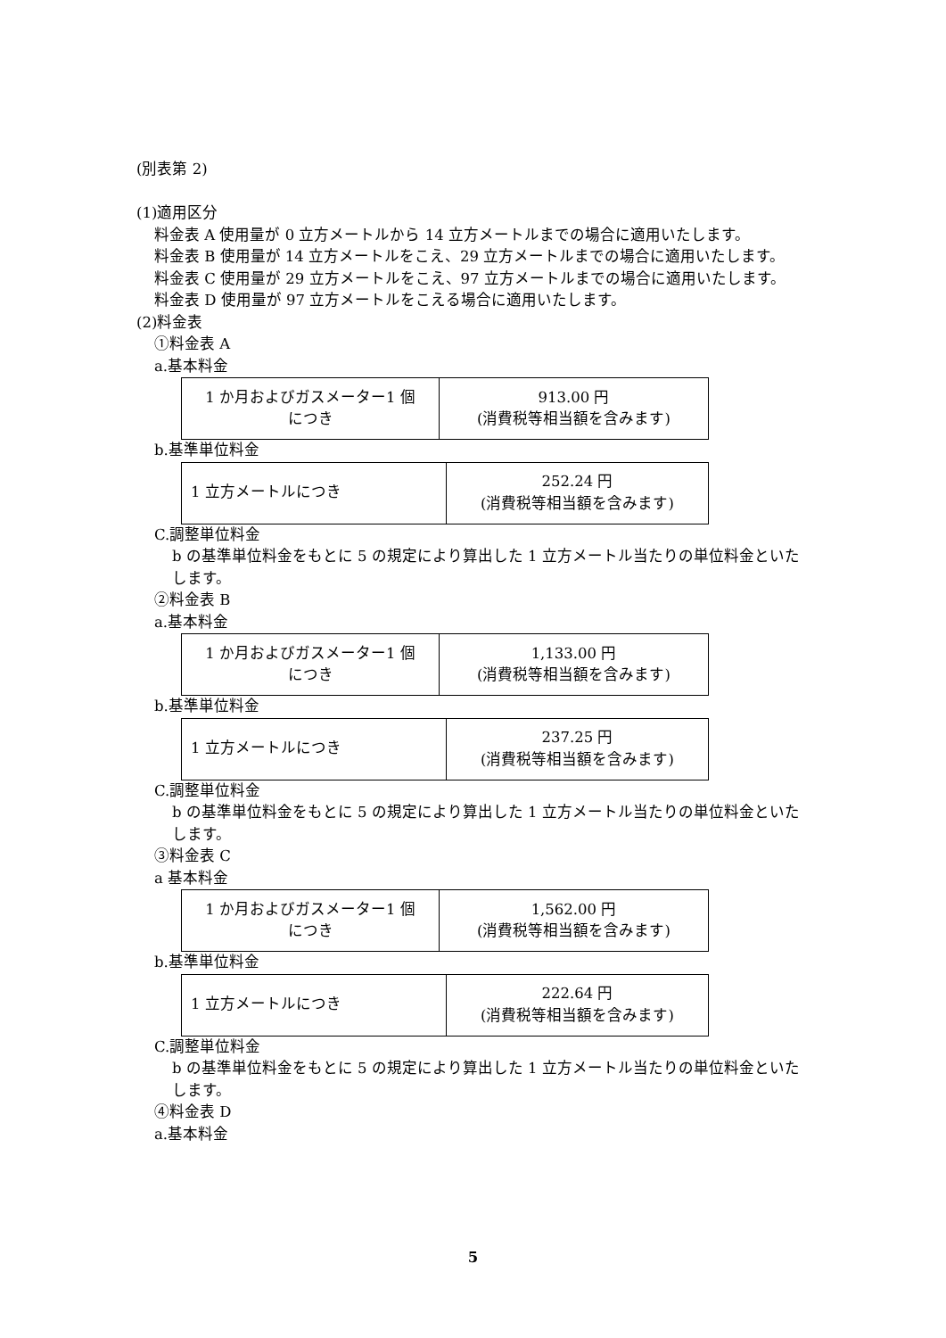(別表第 2)
(1)適用区分
料金表 A 使用量が 0 立方メートルから 14 立方メートルまでの場合に適用いたします。
料金表 B 使用量が 14 立方メートルをこえ、29 立方メートルまでの場合に適用いたします。
料金表 C 使用量が 29 立方メートルをこえ、97 立方メートルまでの場合に適用いたします。
料金表 D 使用量が 97 立方メートルをこえる場合に適用いたします。
(2)料金表
①料金表 A
a.基本料金
| 1 か月およびガスメーター1 個 につき | 913.00 円 (消費税等相当額を含みます) |
b.基準単位料金
| 1 立方メートルにつき | 252.24 円 (消費税等相当額を含みます) |
C.調整単位料金
b の基準単位料金をもとに 5 の規定により算出した 1 立方メートル当たりの単位料金といたします。
②料金表 B
a.基本料金
| 1 か月およびガスメーター1 個 につき | 1,133.00 円 (消費税等相当額を含みます) |
b.基準単位料金
| 1 立方メートルにつき | 237.25 円 (消費税等相当額を含みます) |
C.調整単位料金
b の基準単位料金をもとに 5 の規定により算出した 1 立方メートル当たりの単位料金といたします。
③料金表 C
a 基本料金
| 1 か月およびガスメーター1 個 につき | 1,562.00 円 (消費税等相当額を含みます) |
b.基準単位料金
| 1 立方メートルにつき | 222.64 円 (消費税等相当額を含みます) |
C.調整単位料金
b の基準単位料金をもとに 5 の規定により算出した 1 立方メートル当たりの単位料金といたします。
④料金表 D
a.基本料金
5